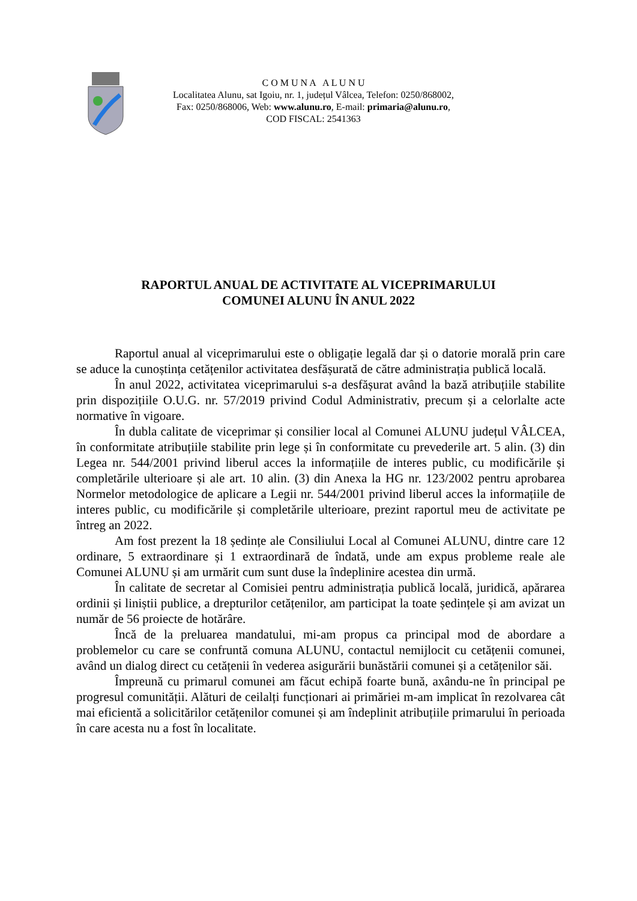C O M U N A A L U N U
Localitatea Alunu, sat Igoiu, nr. 1, județul Vâlcea, Telefon: 0250/868002,
Fax: 0250/868006, Web: www.alunu.ro, E-mail: primaria@alunu.ro,
COD FISCAL: 2541363
RAPORTUL ANUAL DE ACTIVITATE AL VICEPRIMARULUI
COMUNEI ALUNU ÎN ANUL 2022
Raportul anual al viceprimarului este o obligație legală dar și o datorie morală prin care se aduce la cunoștința cetățenilor activitatea desfășurată de către administrația publică locală.
În anul 2022, activitatea viceprimarului s-a desfășurat având la bază atribuțiile stabilite prin dispozițiile O.U.G. nr. 57/2019 privind Codul Administrativ, precum și a celorlalte acte normative în vigoare.
În dubla calitate de viceprimar și consilier local al Comunei ALUNU județul VÂLCEA, în conformitate atribuțiile stabilite prin lege și în conformitate cu prevederile art. 5 alin. (3) din Legea nr. 544/2001 privind liberul acces la informațiile de interes public, cu modificările și completările ulterioare și ale art. 10 alin. (3) din Anexa la HG nr. 123/2002 pentru aprobarea Normelor metodologice de aplicare a Legii nr. 544/2001 privind liberul acces la informațiile de interes public, cu modificările și completările ulterioare, prezint raportul meu de activitate pe întreg an 2022.
Am fost prezent la 18 ședințe ale Consiliului Local al Comunei ALUNU, dintre care 12 ordinare, 5 extraordinare și 1 extraordinară de îndată, unde am expus probleme reale ale Comunei ALUNU și am urmărit cum sunt duse la îndeplinire acestea din urmă.
În calitate de secretar al Comisiei pentru administrația publică locală, juridică, apărarea ordinii și liniștii publice, a drepturilor cetățenilor, am participat la toate ședințele și am avizat un număr de 56 proiecte de hotărâre.
Încă de la preluarea mandatului, mi-am propus ca principal mod de abordare a problemelor cu care se confruntă comuna ALUNU, contactul nemijlocit cu cetățenii comunei, având un dialog direct cu cetățenii în vederea asigurării bunăstării comunei și a cetățenilor săi.
Împreună cu primarul comunei am făcut echipă foarte bună, axându-ne în principal pe progresul comunității. Alături de ceilalți funcționari ai primăriei m-am implicat în rezolvarea cât mai eficientă a solicitărilor cetățenilor comunei și am îndeplinit atribuțiile primarului în perioada în care acesta nu a fost în localitate.